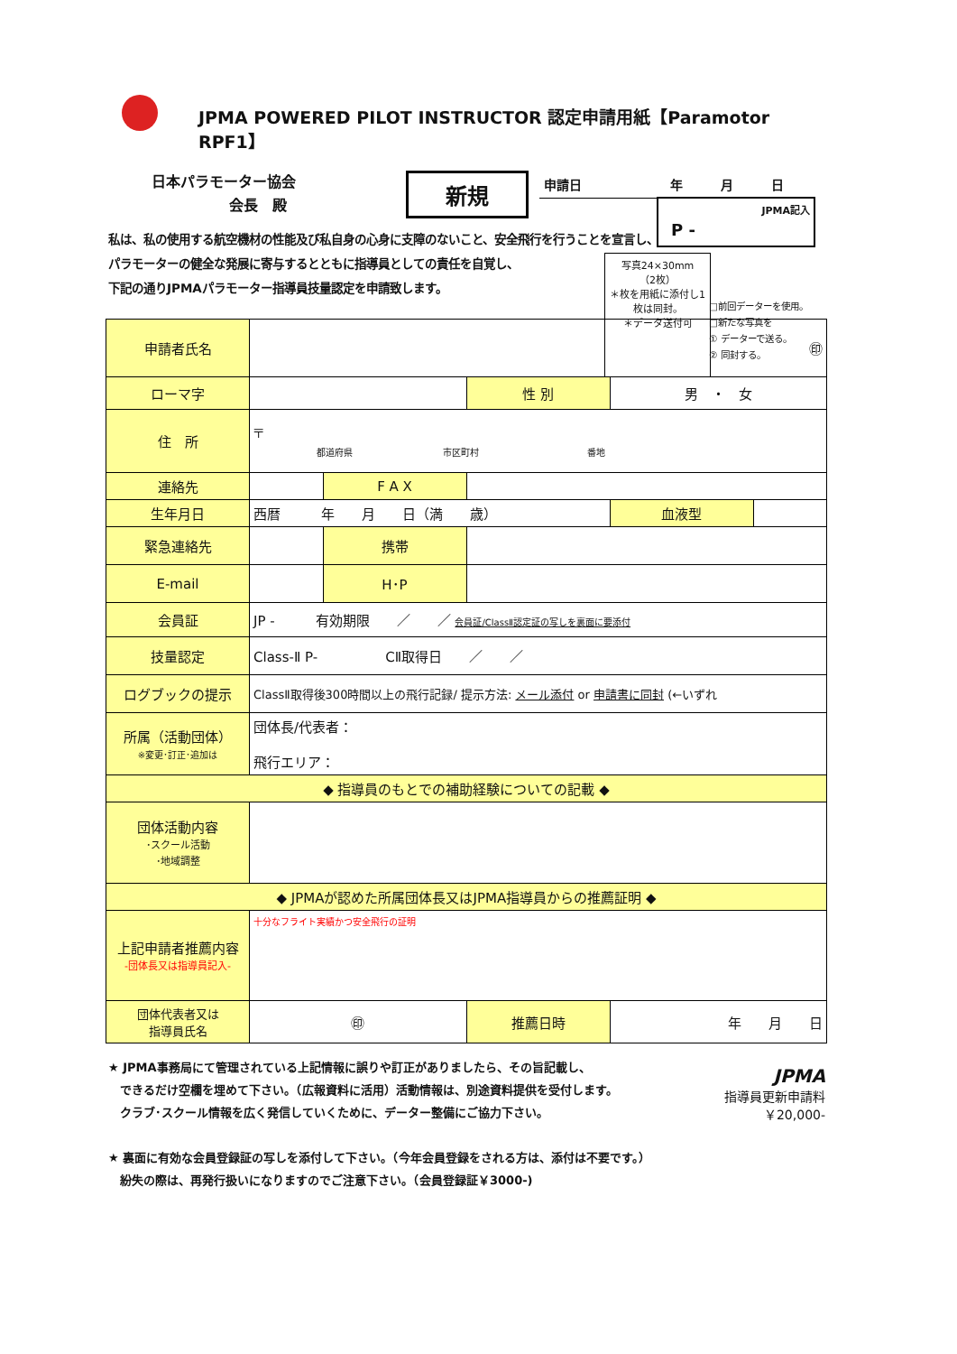JPMA POWERED PILOT INSTRUCTOR 認定申請用紙【Paramotor RPF1】
　　　日本パラモーター協会
　　　　　　　　 会長　殿
新規
申請日　　　　　　　年　　　月　　　日
私は、私の使用する航空機材の性能及び私自身の心身に支障のないこと、安全飛行を行うことを宣言し、パラモーターの健全な発展に寄与するとともに指導員としての責任を自覚し、
下記の通りJPMAパラモーター指導員技量認定を申請致します。
JPMA記入
P -
写真24×30mm
（2枚）
＊枚を用紙に添付し1枚は同封。
＊データ送付可
□前回データーを使用。
□新たな写真を
① データーで送る。
② 同封する。
| 申請者氏名 | ㊞ | | | | |
| ローマ字 | | | 性 別 | 男 ・ 女 | |
| 住 所 | 〒 都道府県 市区町村 番地 | | | | |
| 連絡先 | | F A X | | | |
| 生年月日 | 西暦 年 月 日（満 歳） | | | 血液型 | |
| 緊急連絡先 | | 携帯 | | | |
| E-mail | | H･P | | | |
| 会員証 | JP - 有効期限 ／ ／ 会員証/ClassⅡ認定証の写しを裏面に要添付 | | | | |
| 技量認定 | Class-Ⅱ P- CⅡ取得日 ／ ／ | | | | |
| ログブックの提示 | ClassⅡ取得後300時間以上の飛行記録/ 提示方法: メール添付 or 申請書に同封 (←いずれ | | | | |
| 所属（活動団体） ※変更･訂正･追加は | 団体長/代表者： 飛行エリア： | | | | |
| ◆ 指導員のもとでの補助経験についての記載 ◆ | | | | | |
| 団体活動内容 ･スクール活動 ･地域調整 | | | | | |
| ◆ JPMAが認めた所属団体長又はJPMA指導員からの推薦証明 ◆ | | | | | |
| 上記申請者推薦内容 -団体長又は指導員記入- | 十分なフライト実績かつ安全飛行の証明 | | | | |
| 団体代表者又は 指導員氏名 | ㊞ | | 推薦日時 | 年 月 日 | |
★ JPMA事務局にて管理されている上記情報に誤りや訂正がありましたら、その旨記載し、
　できるだけ空欄を埋めて下さい。（広報資料に活用）活動情報は、別途資料提供を受付します。
　クラブ･スクール情報を広く発信していくために、データー整備にご協力下さい。
★ 裏面に有効な会員登録証の写しを添付して下さい。（今年会員登録をされる方は、添付は不要です。）
　紛失の際は、再発行扱いになりますのでご注意下さい。（会員登録証￥3000-)
JPMA
指導員更新申請料
￥20,000-